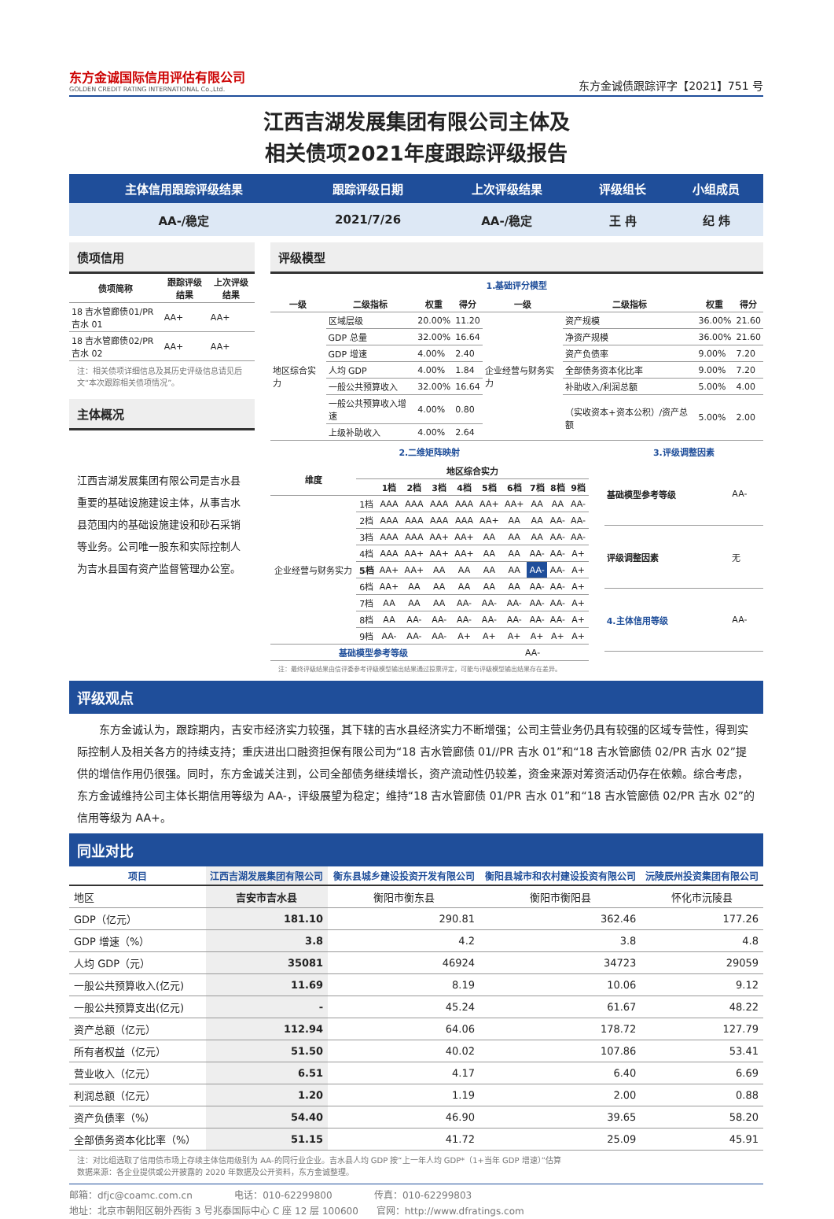东方金诚国际信用评估有限公司
GOLDEN CREDIT RATING INTERNATIONAL Co.,Ltd.
东方金诚债跟踪评字【2021】751 号
江西吉湖发展集团有限公司主体及
相关债项2021年度跟踪评级报告
| 主体信用跟踪评级结果 | 跟踪评级日期 | 上次评级结果 | 评级组长 | 小组成员 |
| --- | --- | --- | --- | --- |
| AA-/稳定 | 2021/7/26 | AA-/稳定 | 王 冉 | 纪 炜 |
债项信用
| 债项简称 | 跟踪评级结果 | 上次评级结果 |
| --- | --- | --- |
| 18 吉水管廊债01/PR 吉水 01 | AA+ | AA+ |
| 18 吉水管廊债02/PR 吉水 02 | AA+ | AA+ |
注：相关债项详细信息及其历史评级信息请见后文“本次跟踪相关债项情况”。
主体概况
江西吉湖发展集团有限公司是吉水县重要的基础设施建设主体，从事吉水县范围内的基础设施建设和砂石采销等业务。公司唯一股东和实际控制人为吉水县国有资产监督管理办公室。
评级模型
1.基础评分模型
| 一级 | 二级指标 | 权重 | 得分 | 一级 | 二级指标 | 权重 | 得分 |
| --- | --- | --- | --- | --- | --- | --- | --- |
| 地区综合实力 | 区域层级 | 20.00% | 11.20 | 企业经营与财务实力 | 资产规模 | 36.00% | 21.60 |
| | GDP 总量 | 32.00% | 16.64 | | 净资产规模 | 36.00% | 21.60 |
| | GDP 增速 | 4.00% | 2.40 | | 资产负债率 | 9.00% | 7.20 |
| | 人均 GDP | 4.00% | 1.84 | | 全部债务资本化比率 | 9.00% | 7.20 |
| | 一般公共预算收入 | 32.00% | 16.64 | | 补助收入/利润总额 | 5.00% | 4.00 |
| | 一般公共预算收入增速 | 4.00% | 0.80 | | （实收资本+资本公积）/资产总额 | 5.00% | 2.00 |
| | 上级补助收入 | 4.00% | 2.64 | | | | |
2.二维矩阵映射
| 维度 | 地区综合实力 | | | | | | | | | |
| --- | --- | --- | --- | --- | --- | --- | --- | --- | --- | --- |
| | | 1档 | 2档 | 3档 | 4档 | 5档 | 6档 | 7档 | 8档 | 9档 |
| 企业经营与财务实力 | 1档 | AAA | AAA | AAA | AAA | AA+ | AA+ | AA | AA | AA- |
| | 2档 | AAA | AAA | AAA | AAA | AA+ | AA | AA | AA- | AA- |
| | 3档 | AAA | AAA | AA+ | AA+ | AA | AA | AA | AA- | AA- |
| | 4档 | AAA | AA+ | AA+ | AA+ | AA | AA | AA- | AA- | A+ |
| | 5档 | AA+ | AA+ | AA | AA | AA | AA | AA- | AA- | A+ |
| | 6档 | AA+ | AA | AA | AA | AA | AA | AA- | AA- | A+ |
| | 7档 | AA | AA | AA | AA- | AA- | AA- | AA- | AA- | A+ |
| | 8档 | AA | AA- | AA- | AA- | AA- | AA- | AA- | AA- | A+ |
| | 9档 | AA- | AA- | AA- | A+ | A+ | A+ | A+ | A+ | A+ |
| 基础模型参考等级 | | | | | | AA- | | | | |
注：最终评级结果由信评委参考评级模型输出结果通过投票评定，可能与评级模型输出结果存在差异。
3.评级调整因素
| 基础模型参考等级 | AA- |
| 评级调整因素 | 无 |
| 4.主体信用等级 | AA- |
评级观点
东方金诚认为，跟踪期内，吉安市经济实力较强，其下辖的吉水县经济实力不断增强；公司主营业务仍具有较强的区域专营性，得到实际控制人及相关各方的持续支持；重庆进出口融资担保有限公司为“18 吉水管廊债 01//PR 吉水 01”和“18 吉水管廊债 02/PR 吉水 02”提供的增信作用仍很强。同时，东方金诚关注到，公司全部债务继续增长，资产流动性仍较差，资金来源对筹资活动仍存在依赖。综合考虑，东方金诚维持公司主体长期信用等级为 AA-，评级展望为稳定；维持“18 吉水管廊债 01/PR 吉水 01”和“18 吉水管廊债 02/PR 吉水 02”的信用等级为 AA+。
同业对比
| 项目 | 江西吉湖发展集团有限公司 | 衡东县城乡建设投资开发有限公司 | 衡阳县城市和农村建设投资有限公司 | 沅陵辰州投资集团有限公司 |
| --- | --- | --- | --- | --- |
| 地区 | 吉安市吉水县 | 衡阳市衡东县 | 衡阳市衡阳县 | 怀化市沅陵县 |
| GDP（亿元） | 181.10 | 290.81 | 362.46 | 177.26 |
| GDP 增速（%） | 3.8 | 4.2 | 3.8 | 4.8 |
| 人均 GDP（元） | 35081 | 46924 | 34723 | 29059 |
| 一般公共预算收入(亿元) | 11.69 | 8.19 | 10.06 | 9.12 |
| 一般公共预算支出(亿元) | - | 45.24 | 61.67 | 48.22 |
| 资产总额（亿元） | 112.94 | 64.06 | 178.72 | 127.79 |
| 所有者权益（亿元） | 51.50 | 40.02 | 107.86 | 53.41 |
| 营业收入（亿元） | 6.51 | 4.17 | 6.40 | 6.69 |
| 利润总额（亿元） | 1.20 | 1.19 | 2.00 | 0.88 |
| 资产负债率（%） | 54.40 | 46.90 | 39.65 | 58.20 |
| 全部债务资本化比率（%） | 51.15 | 41.72 | 25.09 | 45.91 |
注：对比组选取了信用债市场上存续主体信用级别为 AA-的同行业企业。吉水县人均 GDP 按“上一年人均 GDP*（1+当年 GDP 增速）”估算
数据来源：各企业提供或公开披露的 2020 年数据及公开资料，东方金诚整理。
邮箱：dfjc@coamc.com.cn 电话：010-62299800 传真：010-62299803
地址：北京市朝阳区朝外西街 3 号兆泰国际中心 C 座 12 层 100600 官网：http://www.dfratings.com